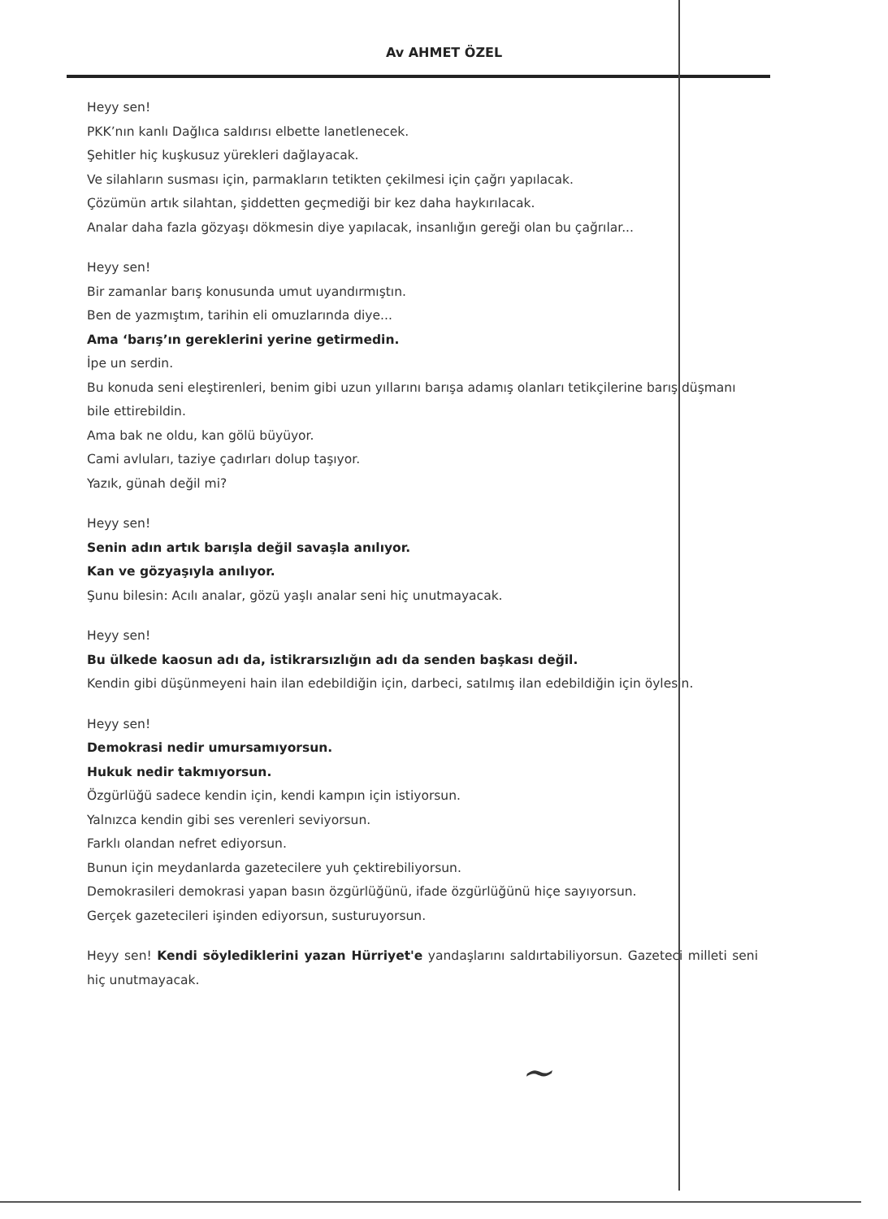Av AHMET ÖZEL
Heyy sen!
PKK’nın kanlı Dağlıca saldırısı elbette lanetlenecek.
Şehitler hiç kuşkusuz yürekleri dağlayacak.
Ve silahların susması için, parmakların tetikten çekilmesi için çağrı yapılacak.
Çözümün artık silahtan, şiddetten geçmediği bir kez daha haykırılacak.
Analar daha fazla gözyaşı dökmesin diye yapılacak, insanlığın gereği olan bu çağrılar...
Heyy sen!
Bir zamanlar barış konusunda umut uyandırmıştın.
Ben de yazmıştım, tarihin eli omuzlarında diye...
Ama ‘barış’ın gereklerini yerine getirmedin.
İpe un serdin.
Bu konuda seni eleştirenleri, benim gibi uzun yıllarını barışa adamış olanları tetikçilerine barış düşmanı bile ettirebildin.
Ama bak ne oldu, kan gölü büyüyor.
Cami avluları, taziye çadırları dolup taşıyor.
Yazık, günah değil mi?
Heyy sen!
Senin adın artık barışla değil savaşla anılıyor.
Kan ve gözyaşıyla anılıyor.
Şunu bilesin: Acılı analar, gözü yaşlı analar seni hiç unutmayacak.
Heyy sen!
Bu ülkede kaosun adı da, istikrarsızlığın adı da senden başkası değil.
Kendin gibi düşünmeyeni hain ilan edebildiğin için, darbeci, satılmış ilan edebildiğin için öylesin.
Heyy sen!
Demokrasi nedir umursamıyorsun.
Hukuk nedir takmıyorsun.
Özgürlüğü sadece kendin için, kendi kampın için istiyorsun.
Yalnızca kendin gibi ses verenleri seviyorsun.
Farklı olandan nefret ediyorsun.
Bunun için meydanlarda gazetecilere yuh çektirebiliyorsun.
Demokrasileri demokrasi yapan basın özgürlüğünü, ifade özgürlüğünü hiçe sayıyorsun.
Gerçek gazetecileri işinden ediyorsun, susturuyorsun.
Heyy sen! Kendi söylediklerini yazan Hürriyet'e yandaşlarını saldırtabiliyorsun. Gazeteci milleti seni hiç unutmayacak.
~